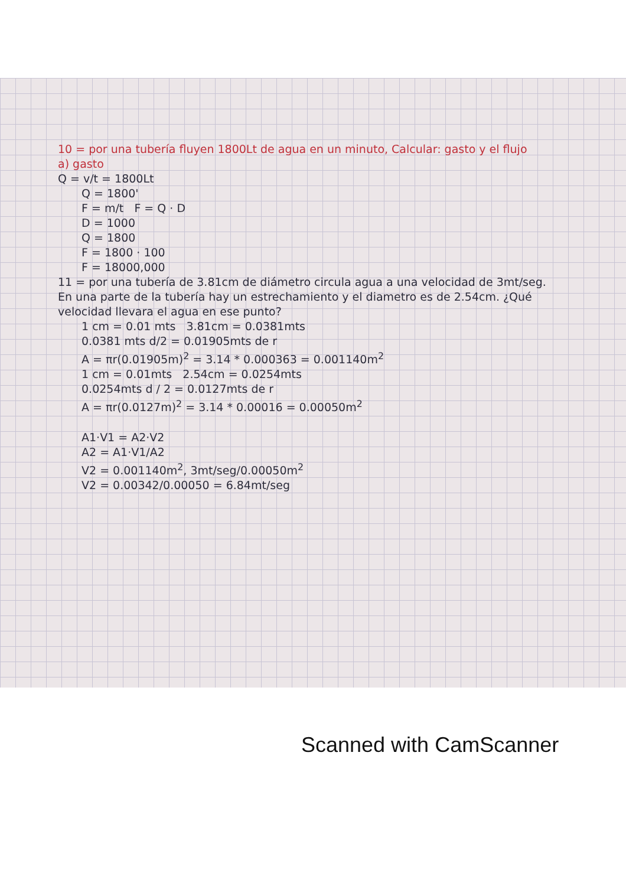10 = por una tubería fluyen 1800Lt de agua en un minuto, Calcular: gasto y el flujo
a) gasto
Q = v/t = 1800Lt
Q = 1800'
F = m/t F = Q · D
D = 1000
Q = 1800
F = 1800 · 100
F = 18000,000
11 = por una tubería de 3.81cm de diámetro circula agua a una velocidad de 3mt/seg. En una parte de la tubería hay un estrechamiento y el diametro es de 2.54cm. ¿Qué velocidad llevara el agua en ese punto?
1 cm = 0.01 mts 3.81cm = 0.0381mts
0.0381 mts d/2 = 0.01905mts de r
A = πr(0.01905m)<sup>2</sup> = 3.14 * 0.000363 = 0.001140m<sup>2</sup>
1 cm = 0.01mts 2.54cm = 0.0254mts
0.0254mts d / 2 = 0.0127mts de r
A = πr(0.0127m)<sup>2</sup> = 3.14 * 0.00016 = 0.00050m<sup>2</sup>
A1·V1 = A2·V2
A2 = A1·V1/A2
V2 = 0.001140m<sup>2</sup>, 3mt/seg/0.00050m<sup>2</sup>
V2 = 0.00342/0.00050 = 6.84mt/seg
Scanned with CamScanner